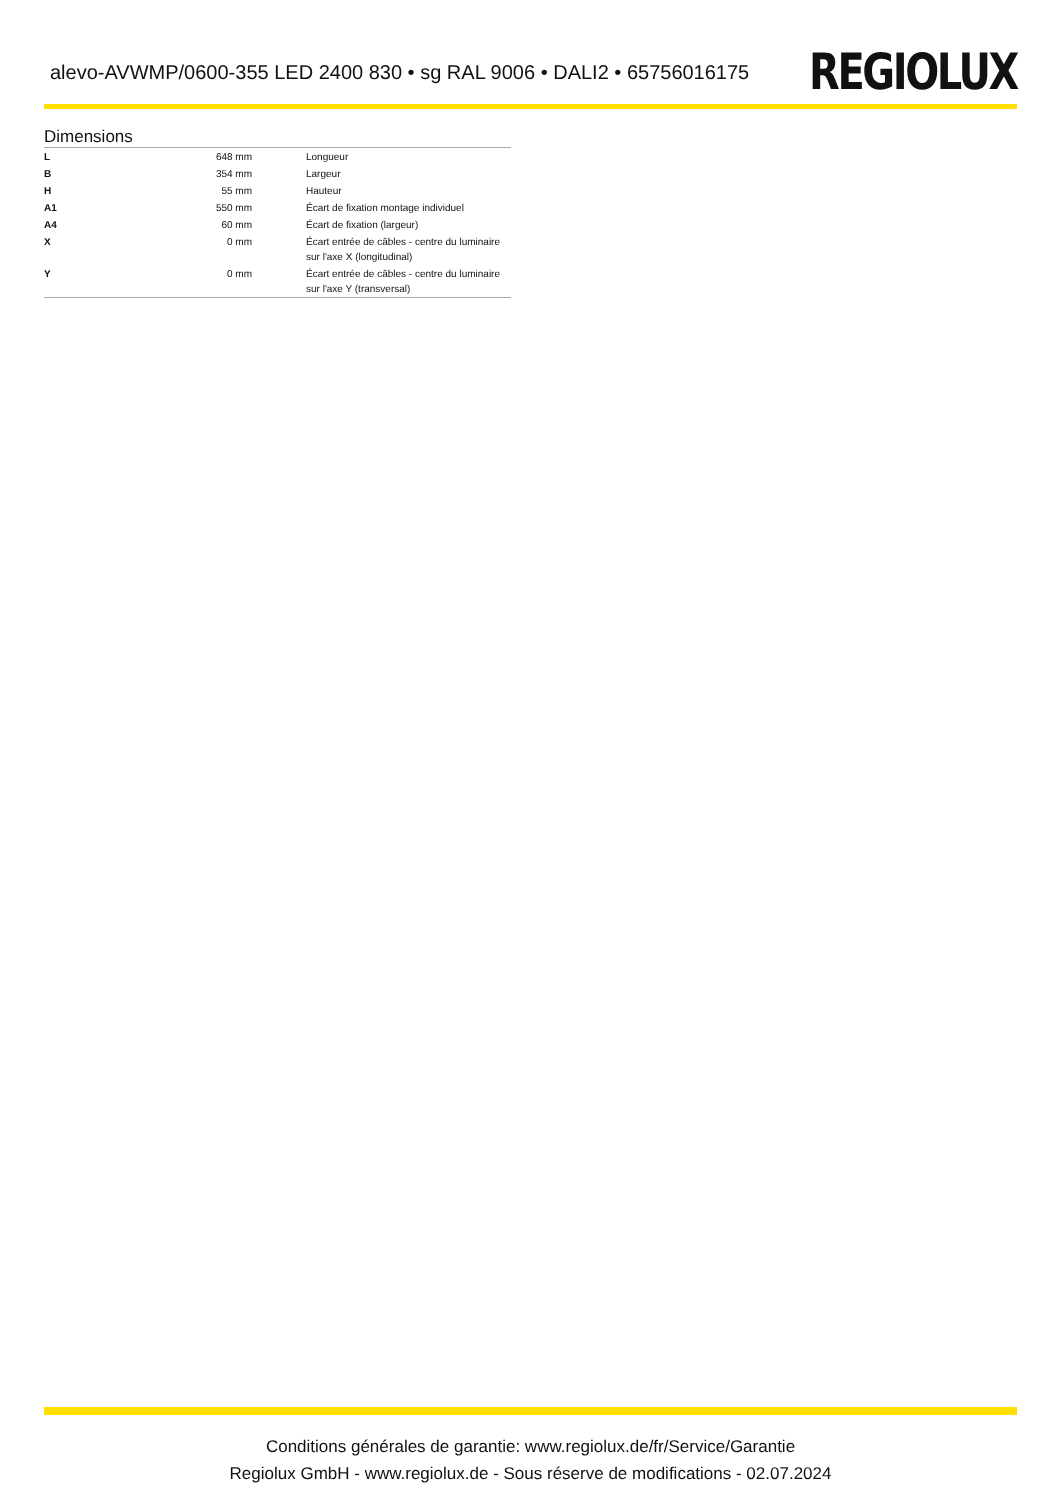alevo-AVWMP/0600-355 LED 2400 830 • sg RAL 9006 • DALI2 • 65756016175
REGIOLUX
Dimensions
| L | 648 mm | Longueur |
| B | 354 mm | Largeur |
| H | 55 mm | Hauteur |
| A1 | 550 mm | Écart de fixation montage individuel |
| A4 | 60 mm | Écart de fixation (largeur) |
| X | 0 mm | Écart entrée de câbles - centre du luminaire sur l'axe X (longitudinal) |
| Y | 0 mm | Écart entrée de câbles - centre du luminaire sur l'axe Y (transversal) |
Conditions générales de garantie: www.regiolux.de/fr/Service/Garantie
Regiolux GmbH - www.regiolux.de - Sous réserve de modifications - 02.07.2024